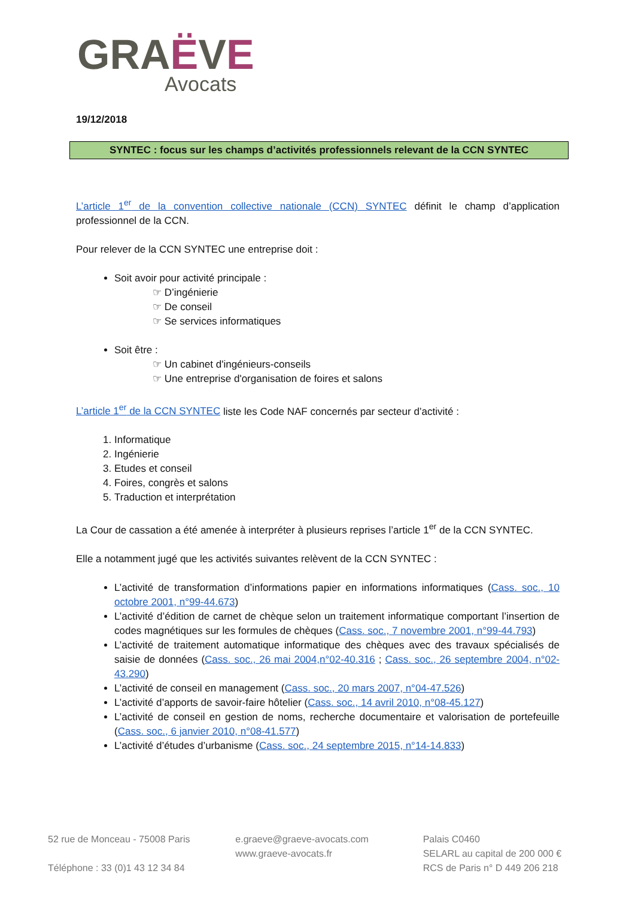GRAËVE
Avocats
19/12/2018
SYNTEC : focus sur les champs d’activités professionnels relevant de la CCN SYNTEC
L’article 1<sup>er</sup> de la convention collective nationale (CCN) SYNTEC définit le champ d’application professionnel de la CCN.
Pour relever de la CCN SYNTEC une entreprise doit :
Soit avoir pour activité principale :
☞ D’ingénierie
☞ De conseil
☞ Se services informatiques
Soit être :
☞ Un cabinet d'ingénieurs-conseils
☞ Une entreprise d'organisation de foires et salons
L’article 1<sup>er</sup> de la CCN SYNTEC liste les Code NAF concernés par secteur d’activité :
Informatique
Ingénierie
Etudes et conseil
Foires, congrès et salons
Traduction et interprétation
La Cour de cassation a été amenée à interpréter à plusieurs reprises l’article 1<sup>er</sup> de la CCN SYNTEC.
Elle a notamment jugé que les activités suivantes relèvent de la CCN SYNTEC :
L’activité de transformation d’informations papier en informations informatiques (Cass. soc., 10 octobre 2001, n°99-44.673)
L’activité d’édition de carnet de chèque selon un traitement informatique comportant l’insertion de codes magnétiques sur les formules de chèques (Cass. soc., 7 novembre 2001, n°99-44.793)
L’activité de traitement automatique informatique des chèques avec des travaux spécialisés de saisie de données (Cass. soc., 26 mai 2004,n°02-40.316 ; Cass. soc., 26 septembre 2004, n°02-43.290)
L’activité de conseil en management (Cass. soc., 20 mars 2007, n°04-47.526)
L’activité d’apports de savoir-faire hôtelier (Cass. soc., 14 avril 2010, n°08-45.127)
L’activité de conseil en gestion de noms, recherche documentaire et valorisation de portefeuille (Cass. soc., 6 janvier 2010, n°08-41.577)
L’activité d’études d’urbanisme (Cass. soc., 24 septembre 2015, n°14-14.833)
52 rue de Monceau - 75008 Paris
Téléphone : 33 (0)1 43 12 34 84
e.graeve@graeve-avocats.com
www.graeve-avocats.fr
Palais C0460
SELARL au capital de 200 000 €
RCS de Paris n° D 449 206 218